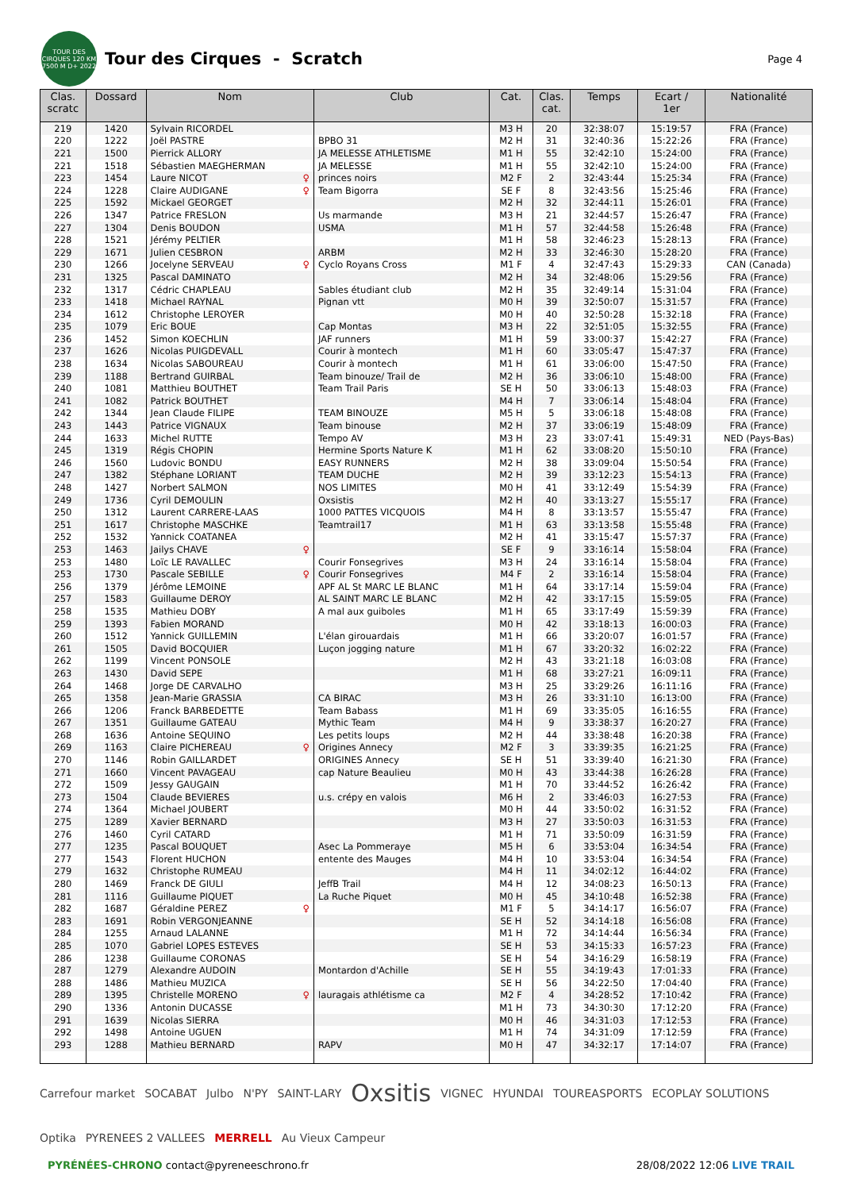TOUR DES CIRQUES 120 KM 7500 M D+ 2022
Tour des Cirques - Scratch
Page 4
| Clas. scratc | Dossard | Nom | Club | Cat. | Clas. cat. | Temps | Ecart / 1er | Nationalité |
| --- | --- | --- | --- | --- | --- | --- | --- | --- |
| 219 | 1420 | Sylvain RICORDEL | | M3 H | 20 | 32:38:07 | 15:19:57 | FRA (France) |
| 220 | 1222 | Joël PASTRE | BPBO 31 | M2 H | 31 | 32:40:36 | 15:22:26 | FRA (France) |
| 221 | 1500 | Pierrick ALLORY | JA MELESSE ATHLETISME | M1 H | 55 | 32:42:10 | 15:24:00 | FRA (France) |
| 221 | 1518 | Sébastien MAEGHERMAN | JA MELESSE | M1 H | 55 | 32:42:10 | 15:24:00 | FRA (France) |
| 223 | 1454 | Laure NICOT ♀ | princes noirs | M2 F | 2 | 32:43:44 | 15:25:34 | FRA (France) |
| 224 | 1228 | Claire AUDIGANE ♀ | Team Bigorra | SE F | 8 | 32:43:56 | 15:25:46 | FRA (France) |
| 225 | 1592 | Mickael GEORGET | | M2 H | 32 | 32:44:11 | 15:26:01 | FRA (France) |
| 226 | 1347 | Patrice FRESLON | Us marmande | M3 H | 21 | 32:44:57 | 15:26:47 | FRA (France) |
| 227 | 1304 | Denis BOUDON | USMA | M1 H | 57 | 32:44:58 | 15:26:48 | FRA (France) |
| 228 | 1521 | Jérémy PELTIER | | M1 H | 58 | 32:46:23 | 15:28:13 | FRA (France) |
| 229 | 1671 | Julien CESBRON | ARBM | M2 H | 33 | 32:46:30 | 15:28:20 | FRA (France) |
| 230 | 1266 | Jocelyne SERVEAU ♀ | Cyclo Royans Cross | M1 F | 4 | 32:47:43 | 15:29:33 | CAN (Canada) |
| 231 | 1325 | Pascal DAMINATO | | M2 H | 34 | 32:48:06 | 15:29:56 | FRA (France) |
| 232 | 1317 | Cédric CHAPLEAU | Sables étudiant club | M2 H | 35 | 32:49:14 | 15:31:04 | FRA (France) |
| 233 | 1418 | Michael RAYNAL | Pignan vtt | M0 H | 39 | 32:50:07 | 15:31:57 | FRA (France) |
| 234 | 1612 | Christophe LEROYER | | M0 H | 40 | 32:50:28 | 15:32:18 | FRA (France) |
| 235 | 1079 | Eric BOUE | Cap Montas | M3 H | 22 | 32:51:05 | 15:32:55 | FRA (France) |
| 236 | 1452 | Simon KOECHLIN | JAF runners | M1 H | 59 | 33:00:37 | 15:42:27 | FRA (France) |
| 237 | 1626 | Nicolas PUIGDEVALL | Courir à montech | M1 H | 60 | 33:05:47 | 15:47:37 | FRA (France) |
| 238 | 1634 | Nicolas SABOUREAU | Courir à montech | M1 H | 61 | 33:06:00 | 15:47:50 | FRA (France) |
| 239 | 1188 | Bertrand GUIRBAL | Team binouze/ Trail de | M2 H | 36 | 33:06:10 | 15:48:00 | FRA (France) |
| 240 | 1081 | Matthieu BOUTHET | Team Trail Paris | SE H | 50 | 33:06:13 | 15:48:03 | FRA (France) |
| 241 | 1082 | Patrick BOUTHET | | M4 H | 7 | 33:06:14 | 15:48:04 | FRA (France) |
| 242 | 1344 | Jean Claude FILIPE | TEAM BINOUZE | M5 H | 5 | 33:06:18 | 15:48:08 | FRA (France) |
| 243 | 1443 | Patrice VIGNAUX | Team binouse | M2 H | 37 | 33:06:19 | 15:48:09 | FRA (France) |
| 244 | 1633 | Michel RUTTE | Tempo AV | M3 H | 23 | 33:07:41 | 15:49:31 | NED (Pays-Bas) |
| 245 | 1319 | Régis CHOPIN | Hermine Sports Nature K | M1 H | 62 | 33:08:20 | 15:50:10 | FRA (France) |
| 246 | 1560 | Ludovic BONDU | EASY RUNNERS | M2 H | 38 | 33:09:04 | 15:50:54 | FRA (France) |
| 247 | 1382 | Stéphane LORIANT | TEAM DUCHE | M2 H | 39 | 33:12:23 | 15:54:13 | FRA (France) |
| 248 | 1427 | Norbert SALMON | NOS LIMITES | M0 H | 41 | 33:12:49 | 15:54:39 | FRA (France) |
| 249 | 1736 | Cyril DEMOULIN | Oxsistis | M2 H | 40 | 33:13:27 | 15:55:17 | FRA (France) |
| 250 | 1312 | Laurent CARRERE-LAAS | 1000 PATTES VICQUOIS | M4 H | 8 | 33:13:57 | 15:55:47 | FRA (France) |
| 251 | 1617 | Christophe MASCHKE | Teamtrail17 | M1 H | 63 | 33:13:58 | 15:55:48 | FRA (France) |
| 252 | 1532 | Yannick COATANEA | | M2 H | 41 | 33:15:47 | 15:57:37 | FRA (France) |
| 253 | 1463 | Jailys CHAVE ♀ | | SE F | 9 | 33:16:14 | 15:58:04 | FRA (France) |
| 253 | 1480 | Loïc LE RAVALLEC | Courir Fonsegrives | M3 H | 24 | 33:16:14 | 15:58:04 | FRA (France) |
| 253 | 1730 | Pascale SEBILLE ♀ | Courir Fonsegrives | M4 F | 2 | 33:16:14 | 15:58:04 | FRA (France) |
| 256 | 1379 | Jérôme LEMOINE | APF AL St MARC LE BLANC | M1 H | 64 | 33:17:14 | 15:59:04 | FRA (France) |
| 257 | 1583 | Guillaume DEROY | AL SAINT MARC LE BLANC | M2 H | 42 | 33:17:15 | 15:59:05 | FRA (France) |
| 258 | 1535 | Mathieu DOBY | A mal aux guiboles | M1 H | 65 | 33:17:49 | 15:59:39 | FRA (France) |
| 259 | 1393 | Fabien MORAND | | M0 H | 42 | 33:18:13 | 16:00:03 | FRA (France) |
| 260 | 1512 | Yannick GUILLEMIN | L'élan girouardais | M1 H | 66 | 33:20:07 | 16:01:57 | FRA (France) |
| 261 | 1505 | David BOCQUIER | Luçon jogging nature | M1 H | 67 | 33:20:32 | 16:02:22 | FRA (France) |
| 262 | 1199 | Vincent PONSOLE | | M2 H | 43 | 33:21:18 | 16:03:08 | FRA (France) |
| 263 | 1430 | David SEPE | | M1 H | 68 | 33:27:21 | 16:09:11 | FRA (France) |
| 264 | 1468 | Jorge DE CARVALHO | | M3 H | 25 | 33:29:26 | 16:11:16 | FRA (France) |
| 265 | 1358 | Jean-Marie GRASSIA | CA BIRAC | M3 H | 26 | 33:31:10 | 16:13:00 | FRA (France) |
| 266 | 1206 | Franck BARBEDETTE | Team Babass | M1 H | 69 | 33:35:05 | 16:16:55 | FRA (France) |
| 267 | 1351 | Guillaume GATEAU | Mythic Team | M4 H | 9 | 33:38:37 | 16:20:27 | FRA (France) |
| 268 | 1636 | Antoine SEQUINO | Les petits loups | M2 H | 44 | 33:38:48 | 16:20:38 | FRA (France) |
| 269 | 1163 | Claire PICHEREAU ♀ | Origines Annecy | M2 F | 3 | 33:39:35 | 16:21:25 | FRA (France) |
| 270 | 1146 | Robin GAILLARDET | ORIGINES Annecy | SE H | 51 | 33:39:40 | 16:21:30 | FRA (France) |
| 271 | 1660 | Vincent PAVAGEAU | cap Nature Beaulieu | M0 H | 43 | 33:44:38 | 16:26:28 | FRA (France) |
| 272 | 1509 | Jessy GAUGAIN | | M1 H | 70 | 33:44:52 | 16:26:42 | FRA (France) |
| 273 | 1504 | Claude BEVIERES | u.s. crépy en valois | M6 H | 2 | 33:46:03 | 16:27:53 | FRA (France) |
| 274 | 1364 | Michael JOUBERT | | M0 H | 44 | 33:50:02 | 16:31:52 | FRA (France) |
| 275 | 1289 | Xavier BERNARD | | M3 H | 27 | 33:50:03 | 16:31:53 | FRA (France) |
| 276 | 1460 | Cyril CATARD | | M1 H | 71 | 33:50:09 | 16:31:59 | FRA (France) |
| 277 | 1235 | Pascal BOUQUET | Asec La Pommeraye | M5 H | 6 | 33:53:04 | 16:34:54 | FRA (France) |
| 277 | 1543 | Florent HUCHON | entente des Mauges | M4 H | 10 | 33:53:04 | 16:34:54 | FRA (France) |
| 279 | 1632 | Christophe RUMEAU | | M4 H | 11 | 34:02:12 | 16:44:02 | FRA (France) |
| 280 | 1469 | Franck DE GIULI | JeffB Trail | M4 H | 12 | 34:08:23 | 16:50:13 | FRA (France) |
| 281 | 1116 | Guillaume PIQUET | La Ruche Piquet | M0 H | 45 | 34:10:48 | 16:52:38 | FRA (France) |
| 282 | 1687 | Géraldine PEREZ ♀ | | M1 F | 5 | 34:14:17 | 16:56:07 | FRA (France) |
| 283 | 1691 | Robin VERGONJEANNE | | SE H | 52 | 34:14:18 | 16:56:08 | FRA (France) |
| 284 | 1255 | Arnaud LALANNE | | M1 H | 72 | 34:14:44 | 16:56:34 | FRA (France) |
| 285 | 1070 | Gabriel LOPES ESTEVES | | SE H | 53 | 34:15:33 | 16:57:23 | FRA (France) |
| 286 | 1238 | Guillaume CORONAS | | SE H | 54 | 34:16:29 | 16:58:19 | FRA (France) |
| 287 | 1279 | Alexandre AUDOIN | Montardon d'Achille | SE H | 55 | 34:19:43 | 17:01:33 | FRA (France) |
| 288 | 1486 | Mathieu MUZICA | | SE H | 56 | 34:22:50 | 17:04:40 | FRA (France) |
| 289 | 1395 | Christelle MORENO ♀ | lauragais athlétisme ca | M2 F | 4 | 34:28:52 | 17:10:42 | FRA (France) |
| 290 | 1336 | Antonin DUCASSE | | M1 H | 73 | 34:30:30 | 17:12:20 | FRA (France) |
| 291 | 1639 | Nicolas SIERRA | | M0 H | 46 | 34:31:03 | 17:12:53 | FRA (France) |
| 292 | 1498 | Antoine UGUEN | | M1 H | 74 | 34:31:09 | 17:12:59 | FRA (France) |
| 293 | 1288 | Mathieu BERNARD | RAPV | M0 H | 47 | 34:32:17 | 17:14:07 | FRA (France) |
Carrefour market SOCABAT Julbo N'PY SAINT-LARY Oxsitis VIGNEC HYUNDAI TOUREASPORTS ECOPLAY SOLUTIONS Optika PYRENEES 2 VALLEES MERRELL Au Vieux Campeur
PYRÉNÉES-CHRONO contact@pyreneeschrono.fr 28/08/2022 12:06 LIVE TRAIL